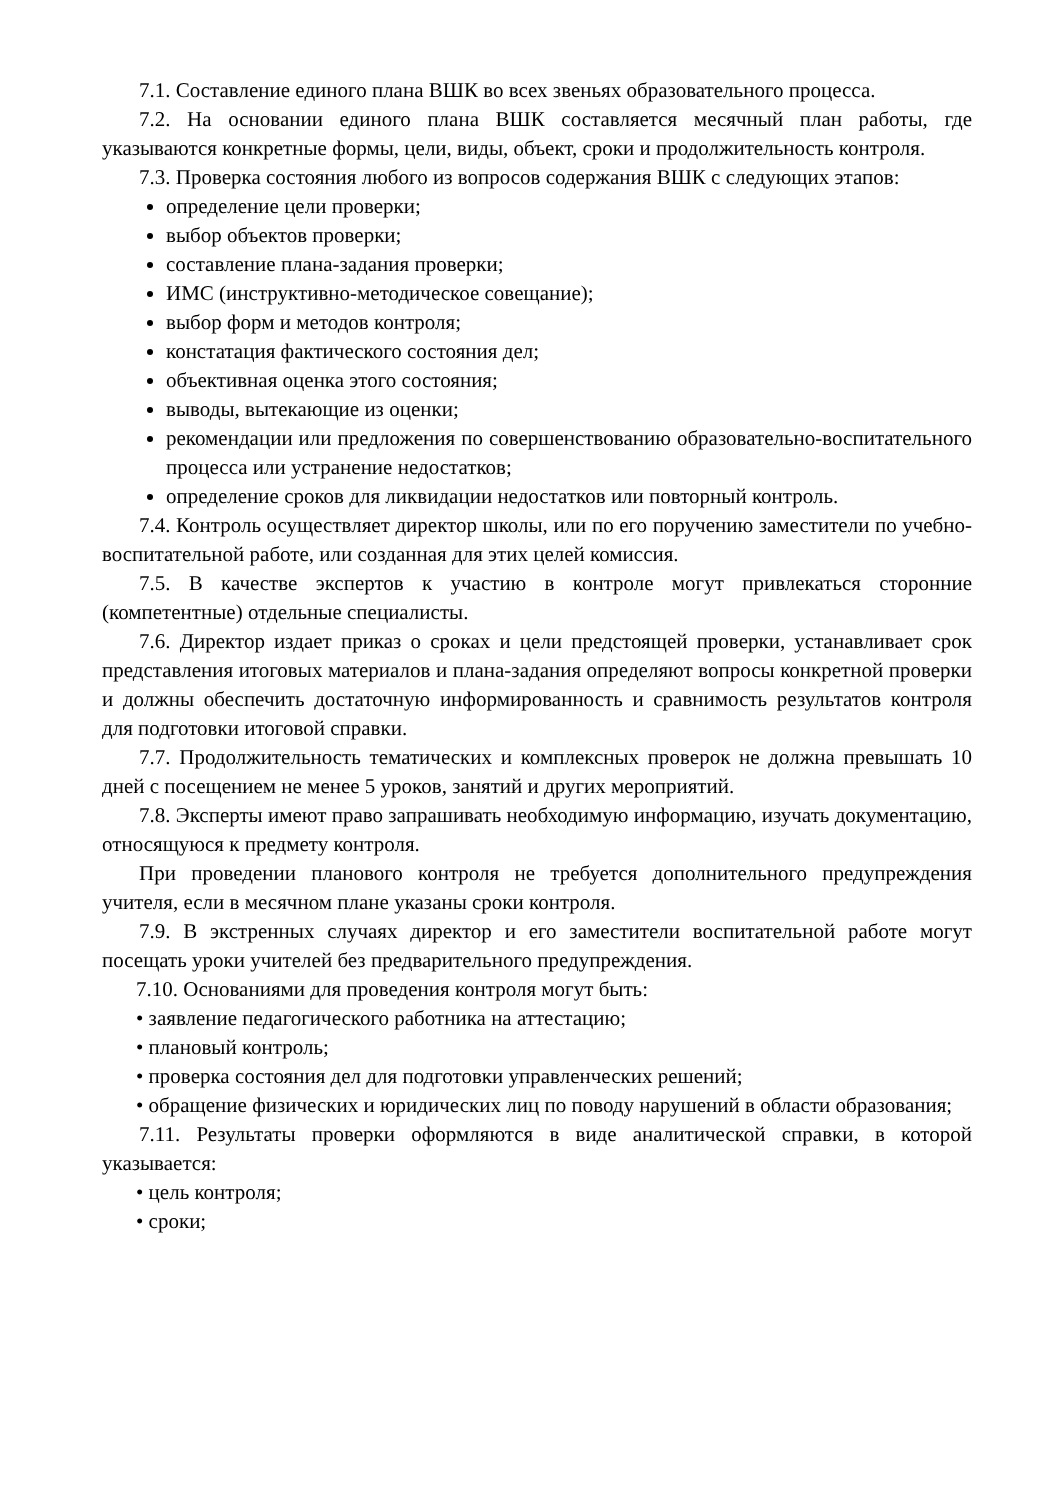7.1. Составление единого плана ВШК во всех звеньях образовательного процесса.
7.2. На основании единого плана ВШК составляется месячный план работы, где указываются конкретные формы, цели, виды, объект, сроки и продолжительность контроля.
7.3. Проверка состояния любого из вопросов содержания ВШК с следующих этапов:
определение цели проверки;
выбор объектов проверки;
составление плана-задания проверки;
ИМС (инструктивно-методическое совещание);
выбор форм и методов контроля;
констатация фактического состояния дел;
объективная оценка этого состояния;
выводы, вытекающие из оценки;
рекомендации или предложения по совершенствованию образовательно-воспитательного процесса или устранение недостатков;
определение сроков для ликвидации недостатков или повторный контроль.
7.4. Контроль осуществляет директор школы, или по его поручению заместители по учебно-воспитательной работе, или созданная для этих целей комиссия.
7.5. В качестве экспертов к участию в контроле могут привлекаться сторонние (компетентные) отдельные специалисты.
7.6. Директор издает приказ о сроках и цели предстоящей проверки, устанавливает срок представления итоговых материалов и плана-задания определяют вопросы конкретной проверки и должны обеспечить достаточную информированность и сравнимость результатов контроля для подготовки итоговой справки.
7.7. Продолжительность тематических и комплексных проверок не должна превышать 10 дней с посещением не менее 5 уроков, занятий и других мероприятий.
7.8. Эксперты имеют право запрашивать необходимую информацию, изучать документацию, относящуюся к предмету контроля.
При проведении планового контроля не требуется дополнительного предупреждения учителя, если в месячном плане указаны сроки контроля.
7.9. В экстренных случаях директор и его заместители воспитательной работе могут посещать уроки учителей без предварительного предупреждения.
7.10. Основаниями для проведения контроля могут быть:
• заявление педагогического работника на аттестацию;
• плановый контроль;
• проверка состояния дел для подготовки управленческих решений;
• обращение физических и юридических лиц по поводу нарушений в области образования;
7.11. Результаты проверки оформляются в виде аналитической справки, в которой указывается:
• цель контроля;
• сроки;